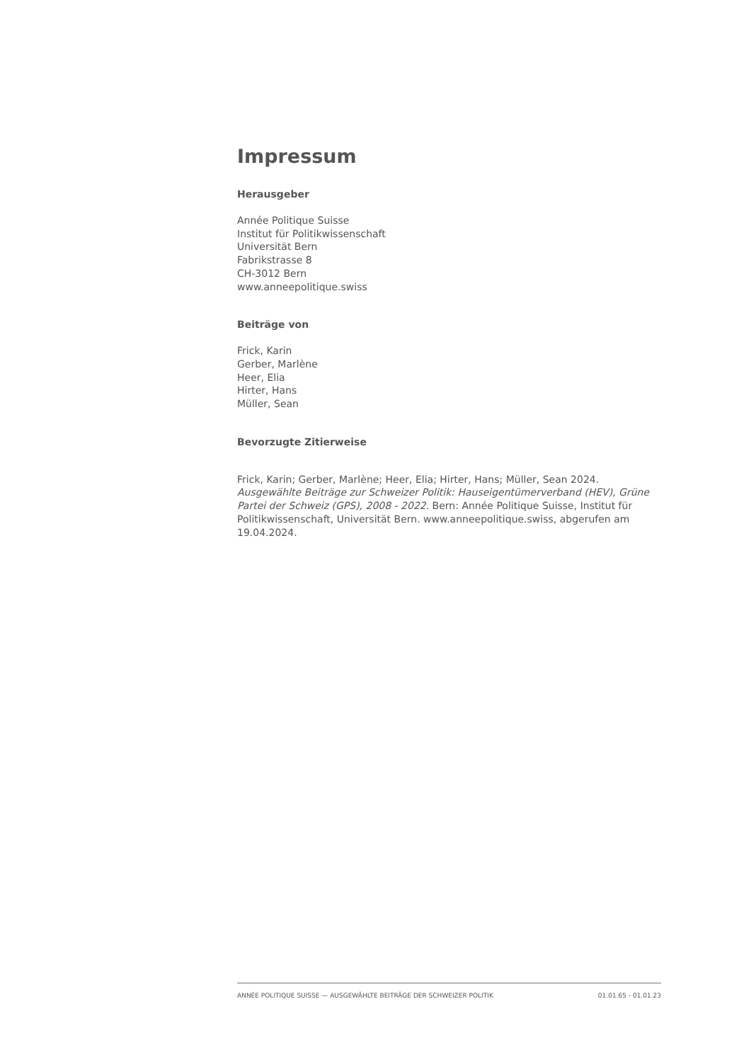Impressum
Herausgeber
Année Politique Suisse
Institut für Politikwissenschaft
Universität Bern
Fabrikstrasse 8
CH-3012 Bern
www.anneepolitique.swiss
Beiträge von
Frick, Karin
Gerber, Marlène
Heer, Elia
Hirter, Hans
Müller, Sean
Bevorzugte Zitierweise
Frick, Karin; Gerber, Marlène; Heer, Elia; Hirter, Hans; Müller, Sean 2024. Ausgewählte Beiträge zur Schweizer Politik: Hauseigentümerverband (HEV), Grüne Partei der Schweiz (GPS), 2008 - 2022. Bern: Année Politique Suisse, Institut für Politikwissenschaft, Universität Bern. www.anneepolitique.swiss, abgerufen am 19.04.2024.
ANNÉE POLITIQUE SUISSE — AUSGEWÄHLTE BEITRÄGE DER SCHWEIZER POLITIK 01.01.65 - 01.01.23